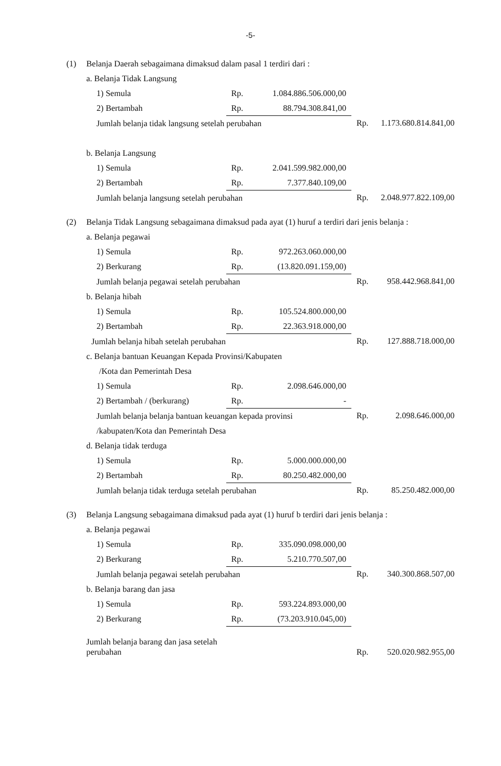-5-
| (1) | Belanja Daerah sebagaimana dimaksud dalam pasal 1 terdiri dari : | | | | |
| | a. Belanja Tidak Langsung | | | | |
| | 1) Semula | Rp. | 1.084.886.506.000,00 | | |
| | 2) Bertambah | Rp. | 88.794.308.841,00 | | |
| | Jumlah belanja tidak langsung setelah perubahan | | | Rp. | 1.173.680.814.841,00 |
| | b. Belanja Langsung | | | | |
| | 1) Semula | Rp. | 2.041.599.982.000,00 | | |
| | 2) Bertambah | Rp. | 7.377.840.109,00 | | |
| | Jumlah belanja langsung setelah perubahan | | | Rp. | 2.048.977.822.109,00 |
| (2) | Belanja Tidak Langsung sebagaimana dimaksud pada ayat (1) huruf a terdiri dari jenis belanja : | | | | |
| | a. Belanja pegawai | | | | |
| | 1) Semula | Rp. | 972.263.060.000,00 | | |
| | 2) Berkurang | Rp. | (13.820.091.159,00) | | |
| | Jumlah belanja pegawai setelah perubahan | | | Rp. | 958.442.968.841,00 |
| | b. Belanja hibah | | | | |
| | 1) Semula | Rp. | 105.524.800.000,00 | | |
| | 2) Bertambah | Rp. | 22.363.918.000,00 | | |
| | Jumlah belanja hibah setelah perubahan | | | Rp. | 127.888.718.000,00 |
| | c. Belanja bantuan Keuangan Kepada Provinsi/Kabupaten | | | | |
| | /Kota dan Pemerintah Desa | | | | |
| | 1) Semula | Rp. | 2.098.646.000,00 | | |
| | 2) Bertambah / (berkurang) | Rp. | - | | |
| | Jumlah belanja belanja bantuan keuangan kepada provinsi | | | Rp. | 2.098.646.000,00 |
| | /kabupaten/Kota dan Pemerintah Desa | | | | |
| | d. Belanja tidak terduga | | | | |
| | 1) Semula | Rp. | 5.000.000.000,00 | | |
| | 2) Bertambah | Rp. | 80.250.482.000,00 | | |
| | Jumlah belanja tidak terduga setelah perubahan | | | Rp. | 85.250.482.000,00 |
| (3) | Belanja Langsung sebagaimana dimaksud pada ayat (1) huruf b terdiri dari jenis belanja : | | | | |
| | a. Belanja pegawai | | | | |
| | 1) Semula | Rp. | 335.090.098.000,00 | | |
| | 2) Berkurang | Rp. | 5.210.770.507,00 | | |
| | Jumlah belanja pegawai setelah perubahan | | | Rp. | 340.300.868.507,00 |
| | b. Belanja barang dan jasa | | | | |
| | 1) Semula | Rp. | 593.224.893.000,00 | | |
| | 2) Berkurang | Rp. | (73.203.910.045,00) | | |
| | Jumlah belanja barang dan jasa setelah perubahan | | | Rp. | 520.020.982.955,00 |